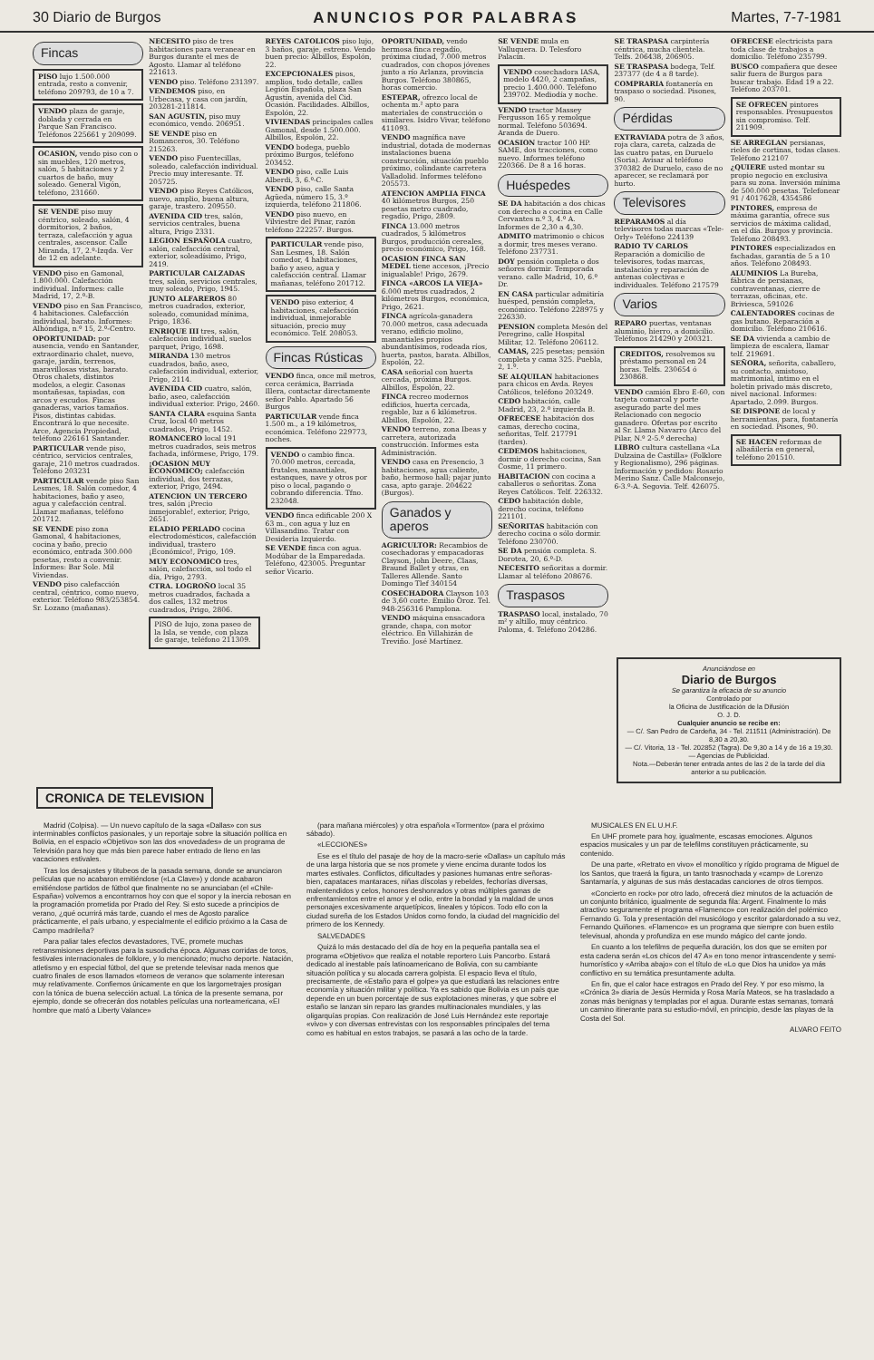30 Diario de Burgos ANUNCIOS POR PALABRAS Martes, 7-7-1981
Fincas
PISO lujo 1.500.000 entrada, resto a convenir, teléfono 209793, de 10 a 7.
VENDO plaza de garaje, doblada y cerrada en Parque San Francisco. Teléfonos 225661 y 209099.
OCASION, vendo piso con o sin muebles, 120 metros, salón, 5 habitaciones y 2 cuartos de baño, muy soleado. General Vigón, teléfono, 231660.
SE VENDE piso muy céntrico, soleado, salón, 4 dormitorios, 2 baños, terraza, calefacción y agua centrales, ascensor. Calle Miranda, 17, 2.º-Izqda. Ver de 12 en adelante.
VENDO piso en Gamonal, 1.800.000. Calefacción individual. Informes: calle Madrid, 17, 2.º-B.
VENDO piso en San Francisco, 4 habitaciones. Calefacción individual, barato. Informes: Alhóndiga, n.º 15, 2.º-Centro.
OPORTUNIDAD: por ausencia, vendo en Santander, extraordinario chalet, nuevo, garaje, jardín, terrenos, maravillosas vistas, barato. Otros chalets, distintos modelos, a elegir. Casonas montañesas, tapiadas, con arcos y escudos. Fincas ganaderas, varios tamaños. Pisos, distintas cabidas. Encontrará lo que necesite. Arce, Agencia Propiedad, teléfono 226161 Santander.
PARTICULAR vende piso, céntrico, servicios centrales, garaje, 210 metros cuadrados. Teléfono 203231
PARTICULAR vende piso San Lesmes, 18. Salón comedor, 4 habitaciones, baño y aseo, agua y calefacción central. Llamar mañanas, teléfono 201712.
SE VENDE piso zona Gamonal, 4 habitaciones, cocina y baño, precio económico, entrada 300.000 pesetas, resto a convenir. Informes: Bar Sole. Mil Viviendas.
VENDO piso calefacción central, céntrico, como nuevo, exterior. Teléfono 983/253854. Sr. Lozano (mañanas).
NECESITO piso de tres habitaciones para veranear en Burgos durante el mes de Agosto. Llamar al teléfono 221613.
VENDO piso. Teléfono 231397.
VENDEMOS piso, en Urbecasa, y casa con jardín, 203281-211814.
SAN AGUSTIN, piso muy económico, vendo. 206951.
SE VENDE piso en Romanceros, 30. Teléfono 215263.
VENDO piso Fuentecillas, soleado, calefacción individual. Precio muy interesante. Tf. 205725.
VENDO piso Reyes Católicos, nuevo, amplio, buena altura, garaje, trastero. 209550.
AVENIDA CID tres, salón, servicios centrales, buena altura, Prigo 2331.
LEGION ESPAÑOLA cuatro, salón, calefacción central, exterior, soleadísimo, Prigo, 2419.
PARTICULAR CALZADAS tres, salón, servicios centrales, muy soleado, Prigo, 1945.
JUNTO ALFAREROS 80 metros cuadrados, exterior, soleado, comunidad mínima, Prigo, 1836.
ENRIQUE III tres, salón, calefacción individual, suelos parquet, Prigo, 1698.
MIRANDA 130 metros cuadrados, baño, aseo, calefacción individual, exterior, Prigo, 2114.
AVENIDA CID cuatro, salón, baño, aseo, calefacción individual exterior. Prigo, 2460.
SANTA CLARA esquina Santa Cruz, local 40 metros cuadrados, Prigo, 1452.
ROMANCERO local 191 metros cuadrados, seis metros fachada, infórmese, Prigo, 179.
¡OCASION MUY ECONOMICO; calefacción individual, dos terrazas, exterior, Prigo, 2494.
ATENCION UN TERCERO tres, salón ¡Precio inmejorable!, exterior, Prigo, 2651.
ELADIO PERLADO cocina electrodomésticos, calefacción individual, trastero ¡Económico!, Prigo, 109.
MUY ECONOMICO tres, salón, calefacción, sol todo el día, Prigo, 2793.
CTRA. LOGROÑO local 35 metros cuadrados, fachada a dos calles, 132 metros cuadrados, Prigo, 2806.
PISO de lujo, zona paseo de la Isla, se vende, con plaza de garaje, teléfono 211309.
REYES CATOLICOS piso lujo, 3 baños, garaje, estreno. Vendo buen precio: Albillos, Espolón, 22.
EXCEPCIONALES pisos, amplios, todo detalle, calles Legión Española, plaza San Agustín, avenida del Cid. Ocasión. Facilidades. Albillos, Espolón, 22.
VIVIENDAS principales calles Gamonal, desde 1.500.000. Albillos, Espolón, 22.
VENDO bodega, pueblo próximo Burgos, teléfono 203452.
VENDO piso, calle Luis Alberdi, 3, 6.º-C.
VENDO piso, calle Santa Agüeda, número 15, 3.º izquierda, teléfono 211806.
VENDO piso nuevo, en Vilviestre del Pinar, razón teléfono 222257. Burgos.
PARTICULAR vende piso, San Lesmes, 18. Salón comedor, 4 habitaciones, baño y aseo, agua y calefacción central. Llamar mañanas, teléfono 201712.
VENDO piso exterior, 4 habitaciones, calefacción individual, inmejorable situación, precio muy económico. Telf. 208053.
Fincas Rústicas
VENDO finca, once mil metros, cerca cerámica, Barriada Illera, contactar directamente señor Pablo. Apartado 56 Burgos
PARTICULAR vende finca 1.500 m., a 19 kilómetros, económica. Teléfono 229773, noches.
VENDO o cambio finca. 70.000 metros, cercada, frutales, manantiales, estanques, nave y otros por piso o local, pagando o cobrando diferencia. Tfno. 232048.
VENDO finca edificable 200 X 63 m., con agua y luz en Villasandino. Tratar con Desideria Izquierdo.
SE VENDE finca con agua. Modúbar de la Emparedada. Teléfono, 423005. Preguntar señor Vicario.
OPORTUNIDAD, vendo hermosa finca regadío, próxima ciudad, 7.000 metros cuadrados, con chopos jóvenes junto a río Arlanza, provincia Burgos. Teléfono 380865, horas comercio.
ESTEPAR, ofrezco local de ochenta m.² apto para materiales de construcción o similares. Isidro Vivar, teléfono 411093.
VENDO magnífica nave industrial, dotada de modernas instalaciones buena construcción, situación pueblo próximo, colindante carretera Valladolid. Informes teléfono 205573.
ATENCION AMPLIA FINCA 40 kilómetros Burgos, 250 pesetas metro cuadrado, regadío, Prigo, 2809.
FINCA 13.000 metros cuadrados, 5 kilómetros Burgos, producción cereales, precio económico, Prigo, 168.
OCASION FINCA SAN MEDEL tiene accesos, ¡Precio inigualable! Prigo, 2679.
FINCA «ARCOS LA VIEJA» 6.000 metros cuadrados, 2 kilómetros Burgos, económica, Prigo, 2621.
FINCA agrícola-ganadera 70.000 metros, casa adecuada verano, edificio molino, manantiales propios abundantísimos, rodeada ríos, huerta, pastos, barata. Albillos, Espolón, 22.
CASA señorial con huerta cercada, próxima Burgos. Albillos, Espolón, 22.
FINCA recreo modernos edificios, huerta cercada, regable, luz a 6 kilómetros. Albillos, Espolón, 22.
VENDO terreno, zona Ibeas y carretera, autorizada construcción. Informes esta Administración.
VENDO casa en Presencio, 3 habitaciones, agua caliente, baño, hermoso hall; pajar junto casa, apto garaje. 204622 (Burgos).
Ganados y aperos
AGRICULTOR: Recambios de cosechadoras y empacadoras Clayson, John Deere, Claas, Braund Ballet y otras, en Talleres Allende. Santo Domingo Tlef 340154
COSECHADORA Clayson 103 de 3,60 corte. Emilio Oroz. Tel. 948-256316 Pamplona.
VENDO máquina ensacadora grande, chapa, con motor eléctrico. En Villahizán de Treviño. José Martínez.
SE VENDE mula en Valluquera. D. Telesforo Palacín.
VENDO cosechadora IASA, modelo 4420, 2 campañas, precio 1.400.000. Teléfono 239702. Mediodía y noche.
VENDO tractor Massey Fergusson 165 y remolque normal. Teléfono 503694. Aranda de Duero.
OCASION tractor 100 HP. SAME, dos tracciones, como nuevo. Informes teléfono 220366. De 8 a 16 horas.
Huéspedes
SE DA habitación a dos chicas con derecho a cocina en Calle Cervantes n.º 3, 4.º A. Informes de 2,30 a 4,30.
ADMITO matrimonio o chicos a dormir, tres meses verano. Teléfono 237731.
DOY pensión completa o dos señores dormir. Temporada verano. calle Madrid, 10, 6.º Dr.
EN CASA particular admitiría huésped, pensión completa, económico. Teléfono 228975 y 226330.
PENSION completa Mesón del Peregrino, calle Hospital Militar, 12. Teléfono 206112.
CAMAS, 225 pesetas; pensión completa y cama 325. Puebla, 2, 1.º.
SE ALQUILAN habitaciones para chicos en Avda. Reyes Católicos, teléfono 203249.
CEDO habitación, calle Madrid, 23, 2.º izquierda B.
OFRECESE habitación dos camas, derecho cocina, señoritas, Telf. 217791 (tardes).
CEDEMOS habitaciones, dormir o derecho cocina, San Cosme, 11 primero.
HABITACION con cocina a caballeros o señoritas. Zona Reyes Católicos. Telf. 226332.
CEDO habitación doble, derecho cocina, teléfono 221101.
SEÑORITAS habitación con derecho cocina o sólo dormir. Teléfono 230700.
SE DA pensión completa. S. Dorotea, 20, 6.º-D.
NECESITO señoritas a dormir. Llamar al teléfono 208676.
Traspasos
TRASPASO local, instalado, 70 m² y altillo, muy céntrico. Paloma, 4. Teléfono 204286.
SE TRASPASA carpintería céntrica, mucha clientela. Telfs. 206438, 206905.
SE TRASPASA bodega, Telf. 237377 (de 4 a 8 tarde).
COMPRARIA fontanería en traspaso o sociedad. Pisones, 90.
Pérdidas
EXTRAVIADA potra de 3 años, roja clara, careta, calzada de las cuatro patas, en Duruelo (Soria). Avisar al teléfono 370382 de Duruelo, caso de no aparecer, se reclamará por hurto.
Televisores
REPARAMOS al día televisores todas marcas «Tele-Orly» Teléfono 224139
RADIO TV CARLOS Reparación a domicilio de televisores, todas marcas, instalación y reparación de antenas colectivas e individuales. Teléfono 217579
Varios
REPARO puertas, ventanas aluminio, hierro, a domicilio. Teléfonos 214290 y 200321.
CREDITOS, resolvemos su préstamo personal en 24 horas. Telfs. 230654 ó 230868.
VENDO camión Ebro E-60, con tarjeta comarcal y porte asegurado parte del mes Relacionado con negocio ganadero. Ofertas por escrito al Sr. Llama Navarro (Arco del Pilar, N.º 2-5.º derecha)
LIBRO cultura castellana «La Dulzaina de Castilla» (Folklore y Regionalismo), 296 páginas. Información y pedidos: Rosario Merino Sanz. Calle Malconsejo, 6-3.º-A. Segovia. Telf. 426075.
OFRECESE electricista para toda clase de trabajos a domicilio. Teléfono 235799.
BUSCO compañera que desee salir fuera de Burgos para buscar trabajo. Edad 19 a 22. Teléfono 203701.
SE OFRECEN pintores responsables. Presupuestos sin compromiso. Telf. 211909.
SE ARREGLAN persianas, rieles de cortinas, todas clases. Teléfono 212107
¿QUIERE usted montar su propio negocio en exclusiva para su zona. Inversión mínima de 500.000 pesetas. Telefonear 91 / 4017628, 4354586
PINTORES, empresa de máxima garantía, ofrece sus servicios de máxima calidad, en el día. Burgos y provincia. Teléfono 208493.
PINTORES especializados en fachadas, garantía de 5 a 10 años. Teléfono 208493.
ALUMINIOS La Bureba, fábrica de persianas, contraventanas, cierre de terrazas, oficinas, etc. Briviesca, 591026
CALENTADORES cocinas de gas butano. Reparación a domicilio. Teléfono 210616.
SE DA vivienda a cambio de limpieza de escalera, llamar telf. 219691.
SEÑORA, señorita, caballero, su contacto, amistoso, matrimonial, íntimo en el boletín privado más discreto, nivel nacional. Informes: Apartado, 2.099. Burgos.
SE DISPONE de local y herramientas, para, fontanería en sociedad. Pisones, 90.
SE HACEN reformas de albañilería en general, teléfono 201510.
Anunciándose en
Diario de Burgos
Se garantiza la eficacia de su anuncio
Controlado por
la Oficina de Justificación de la Difusión
O. J. D.
Cualquier anuncio se recibe en:
— C/. San Pedro de Cardeña, 34 - Tel. 211511 (Administración). De 8,30 a 20,30.
— C/. Vitoria, 13 - Tel. 202852 (Tagra). De 9,30 a 14 y de 16 a 19,30.
— Agencias de Publicidad.
Nota.—Deberán tener entrada antes de las 2 de la tarde del día anterior a su publicación.
CRONICA DE TELEVISION
Madrid (Colpisa). — Un nuevo capítulo de la saga «Dallas» con sus interminables conflictos pasionales, y un reportaje sobre la situación política en Bolivia, en el espacio «Objetivo» son las dos «novedades» de un programa de Televisión para hoy que más bien parece haber entrado de lleno en las vacaciones estivales.
Tras los desajustes y titubeos de la pasada semana, donde se anunciaron películas que no acabaron emitiéndose («La Clave») y donde acabaron emitiéndose partidos de fútbol que finalmente no se anunciaban (el «Chile-España») volvemos a encontrarnos hoy con que el sopor y la inercia rebosan en la programación prometida por Prado del Rey. Si esto sucede a principios de verano, ¿qué ocurrirá más tarde, cuando el mes de Agosto paralice prácticamente, el país urbano, y especialmente el edificio próximo a la Casa de Campo madrileña?
Para paliar tales efectos devastadores, TVE, promete muchas retransmisiones deportivas para la susodicha época. Algunas corridas de toros, festivales internacionales de folklore, y lo mencionado; mucho deporte. Natación, atletismo y en especial fútbol, del que se pretende televisar nada menos que cuatro finales de esos llamados «torneos de verano» que solamente interesan muy relativamente. Confiemos únicamente en que los largometrajes prosigan con la tónica de buena selección actual. La tónica de la presente semana, por ejemplo, donde se ofrecerán dos notables películas una norteamericana, «El hombre que mató a Liberty Valance»
(para mañana miércoles) y otra española «Tormento» (para el próximo sábado).
«LECCIONES»
Ese es el título del pasaje de hoy de la macro-serie «Dallas» un capítulo más de una larga historia que se nos promete y viene encima durante todos los martes estivales. Conflictos, dificultades y pasiones humanas entre señoras-bien, capataces mantaraces, niñas díscolas y rebeldes, fechorías diversas, malentendidos y celos, honores deshonrados y otras múltiples gamas de enfrentamientos entre el amor y el odio, entre la bondad y la maldad de unos personajes excesivamente arquetípicos, lineales y tópicos. Todo ello con la ciudad sureña de los Estados Unidos como fondo, la ciudad del magnicidio del primero de los Kennedy.
SALVEDADES
Quizá lo más destacado del día de hoy en la pequeña pantalla sea el programa «Objetivo» que realiza el notable reportero Luis Pancorbo. Estará dedicado al inestable país latinoamericano de Bolivia, con su cambiante situación política y su alocada carrera golpista. El espacio lleva el título, precisamente, de «Estaño para el golpe» ya que estudiará las relaciones entre economía y situación militar y política. Ya es sabido que Bolivia es un país que depende en un buen porcentaje de sus explotaciones mineras, y que sobre el estaño se lanzan sin reparo las grandes multinacionales mundiales, y las oligarquías propias. Con realización de José Luis Hernández este reportaje «vivo» y con diversas entrevistas con los responsables principales del tema como es habitual en estos trabajos, se pasará a las ocho de la tarde.
MUSICALES EN EL U.H.F.
En UHF promete para hoy, igualmente, escasas emociones. Algunos espacios musicales y un par de telefilms constituyen prácticamente, su contenido.
De una parte, «Retrato en vivo» el monolítico y rígido programa de Miguel de los Santos, que traerá la figura, un tanto trasnochada y «camp» de Lorenzo Santamaría, y algunas de sus más destacadas canciones de otros tiempos.
«Concierto en rock» por otro lado, ofrecerá diez minutos de la actuación de un conjunto británico, igualmente de segunda fila: Argent. Finalmente lo más atractivo seguramente el programa «Flamenco» con realización del polémico Fernando G. Tola y presentación del musicólogo y escritor galardonado a su vez, Fernando Quiñones. «Flamenco» es un programa que siempre con buen estilo televisual, ahonda y profundiza en ese mundo mágico del cante jondo.
En cuanto a los telefilms de pequeña duración, los dos que se emiten por esta cadena serán «Los chicos del 47 A» en tono menor intrascendente y semi-humorístico y «Arriba abajo» con el título de «Lo que Dios ha unido» ya más conflictivo en su temática presuntamente adulta.
En fin, que el calor hace estragos en Prado del Rey. Y por eso mismo, la «Crónica 3» diaria de Jesús Hermida y Rosa María Mateos, se ha trasladado a zonas más benignas y templadas por el agua. Durante estas semanas, tomará un camino itinerante para su estudio-móvil, en principio, desde las playas de la Costa del Sol.
ALVARO FEITO